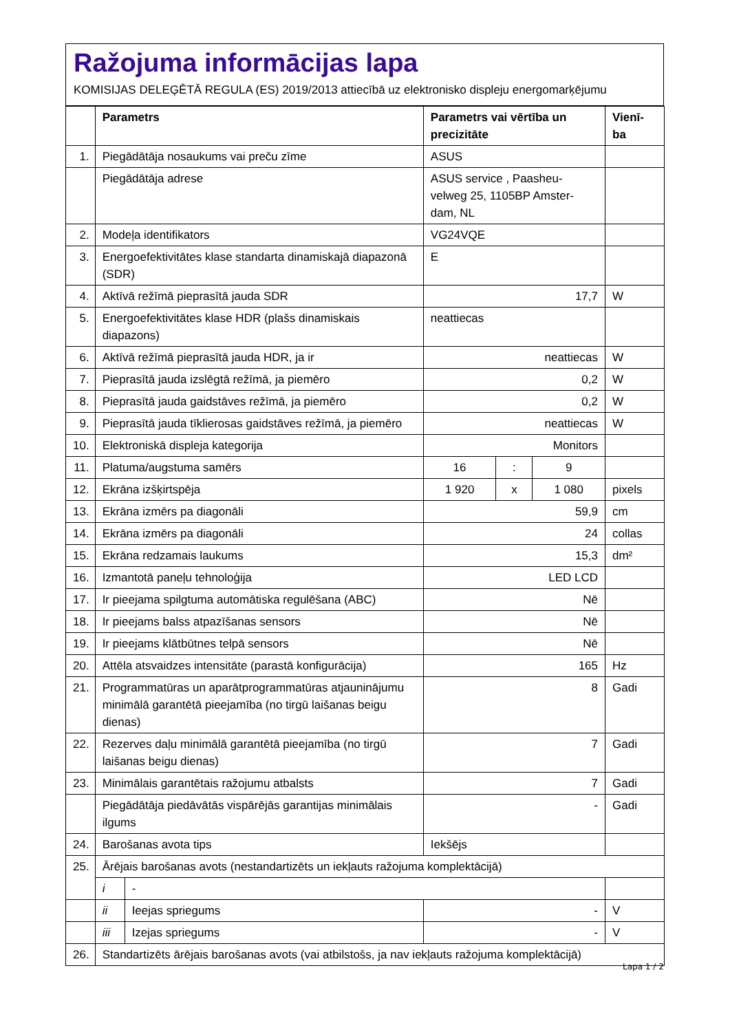Ražojuma informācijas lapa
KOMISIJAS DELEĢĒTĀ REGULA (ES) 2019/2013 attiecībā uz elektronisko displeju energomarķējumu
| | Parametrs | | Parametrs vai vērtība un precizitāte | | | Vienī-ba |
| --- | --- | --- | --- | --- | --- | --- |
| 1. | Piegādātāja nosaukums vai preču zīme | | ASUS | | | |
| | Piegādātāja adrese | | ASUS service , Paasheu-velweg 25, 1105BP Amster-dam, NL | | | |
| 2. | Modeļa identifikators | | VG24VQE | | | |
| 3. | Energoefektivitātes klase standarta dinamiskajā diapazonā (SDR) | | E | | | |
| 4. | Aktīvā režīmā pieprasītā jauda SDR | | 17,7 | | | W |
| 5. | Energoefektivitātes klase HDR (plašs dinamiskais diapazons) | | neattiecas | | | |
| 6. | Aktīvā režīmā pieprasītā jauda HDR, ja ir | | neattiecas | | | W |
| 7. | Pieprasītā jauda izslēgtā režīmā, ja piemēro | | 0,2 | | | W |
| 8. | Pieprasītā jauda gaidstāves režīmā, ja piemēro | | 0,2 | | | W |
| 9. | Pieprasītā jauda tīklierosas gaidstāves režīmā, ja piemēro | | neattiecas | | | W |
| 10. | Elektroniskā displeja kategorija | | Monitors | | | |
| 11. | Platuma/augstuma samērs | | 16 | : | 9 | |
| 12. | Ekrāna izšķirtspēja | | 1 920 | x | 1 080 | pixels |
| 13. | Ekrāna izmērs pa diagonāli | | 59,9 | | | cm |
| 14. | Ekrāna izmērs pa diagonāli | | 24 | | | collas |
| 15. | Ekrāna redzamais laukums | | 15,3 | | | dm² |
| 16. | Izmantotā paneļu tehnoloģija | | LED LCD | | | |
| 17. | Ir pieejama spilgtuma automātiska regulēšana (ABC) | | Nē | | | |
| 18. | Ir pieejams balss atpazīšanas sensors | | Nē | | | |
| 19. | Ir pieejams klātbūtnes telpā sensors | | Nē | | | |
| 20. | Attēla atsvaidzes intensitāte (parastā konfigurācija) | | 165 | | | Hz |
| 21. | Programmatūras un aparātprogrammatūras atjauninājumu minimālā garantētā pieejamība (no tirgū laišanas beigu dienas) | | 8 | | | Gadi |
| 22. | Rezerves daļu minimālā garantētā pieejamība (no tirgū laišanas beigu dienas) | | 7 | | | Gadi |
| 23. | Minimālais garantētais ražojumu atbalsts | | 7 | | | Gadi |
| | Piegādātāja piedāvātās vispārējās garantijas minimālais ilgums | | - | | | Gadi |
| 24. | Barošanas avota tips | | Iekšējs | | | |
| 25. | Ārējais barošanas avots (nestandartizēts un iekļauts ražojuma komplektācijā) | | | | | |
| | i | - | | | | |
| | ii | Ieejas spriegums | - | | | V |
| | iii | Izejas spriegums | - | | | V |
| 26. | Standartizēts ārējais barošanas avots (vai atbilstošs, ja nav iekļauts ražojuma komplektācijā) | | | | | |
Lapa 1 / 2